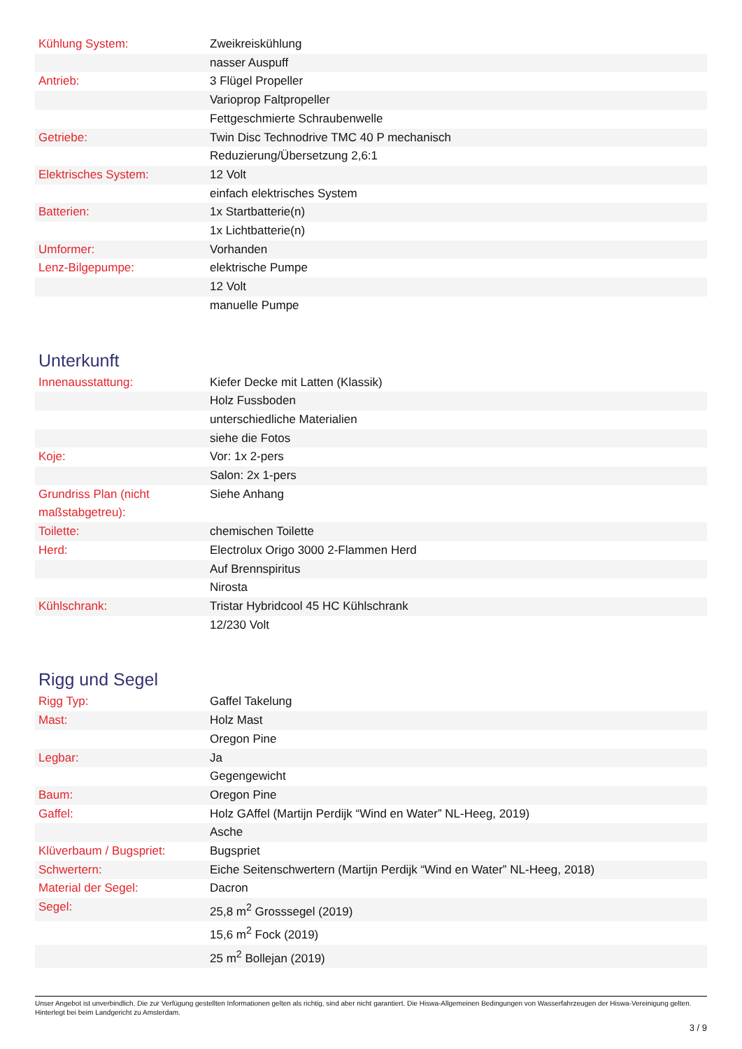| Kühlung System: | Zweikreiskühlung |
| | nasser Auspuff |
| Antrieb: | 3 Flügel Propeller |
| | Varioprop Faltpropeller |
| | Fettgeschmierte Schraubenwelle |
| Getriebe: | Twin Disc Technodrive TMC 40 P mechanisch |
| | Reduzierung/Übersetzung 2,6:1 |
| Elektrisches System: | 12 Volt |
| | einfach elektrisches System |
| Batterien: | 1x Startbatterie(n) |
| | 1x Lichtbatterie(n) |
| Umformer: | Vorhanden |
| Lenz-Bilgepumpe: | elektrische Pumpe |
| | 12 Volt |
| | manuelle Pumpe |
Unterkunft
| Innenausstattung: | Kiefer Decke mit Latten (Klassik) |
| | Holz Fussboden |
| | unterschiedliche Materialien |
| | siehe die Fotos |
| Koje: | Vor: 1x 2-pers |
| | Salon: 2x 1-pers |
| Grundriss Plan (nicht maßstabgetreu): | Siehe Anhang |
| Toilette: | chemischen Toilette |
| Herd: | Electrolux Origo 3000 2-Flammen Herd |
| | Auf Brennspiritus |
| | Nirosta |
| Kühlschrank: | Tristar Hybridcool 45 HC Kühlschrank |
| | 12/230 Volt |
Rigg und Segel
| Rigg Typ: | Gaffel Takelung |
| Mast: | Holz Mast |
| | Oregon Pine |
| Legbar: | Ja |
| | Gegengewicht |
| Baum: | Oregon Pine |
| Gaffel: | Holz GAffel (Martijn Perdijk “Wind en Water” NL-Heeg, 2019) |
| | Asche |
| Klüverbaum / Bugspriet: | Bugspriet |
| Schwertern: | Eiche Seitenschwertern (Martijn Perdijk “Wind en Water” NL-Heeg, 2018) |
| Material der Segel: | Dacron |
| Segel: | 25,8 m<sup>2</sup> Grosssegel (2019) |
| | 15,6 m<sup>2</sup> Fock (2019) |
| | 25 m<sup>2</sup> Bollejan (2019) |
Unser Angebot ist unverbindlich. Die zur Verfügung gestellten Informationen gelten als richtig, sind aber nicht garantiert. Die Hiswa-Allgemeinen Bedingungen von Wasserfahrzeugen der Hiswa-Vereinigung gelten. Hinterlegt bei beim Landgericht zu Amsterdam.
3 / 9